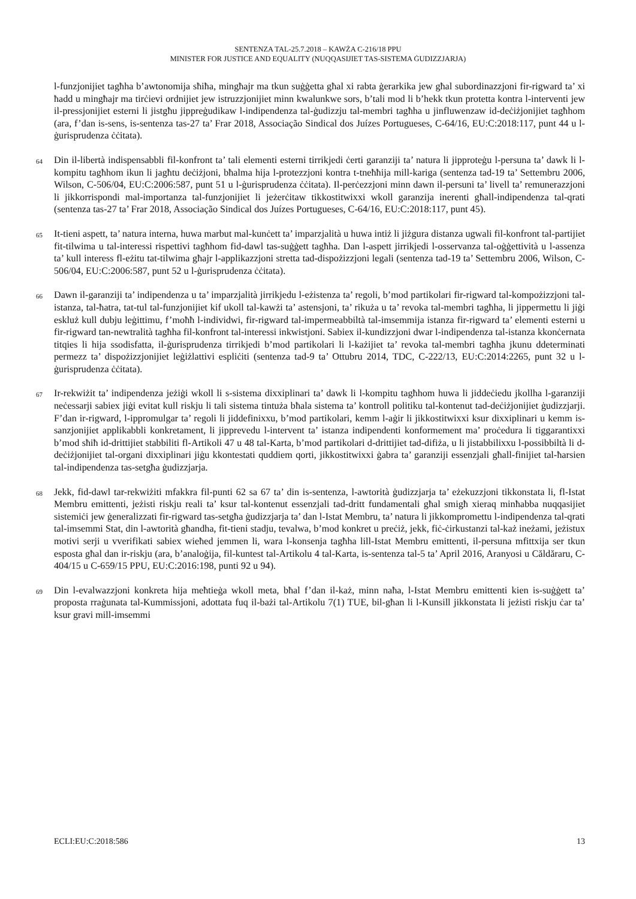SENTENZA TAL-25.7.2018 – KAWŻA C-216/18 PPU
MINISTER FOR JUSTICE AND EQUALITY (NUQQASIJIET TAS-SISTEMA ĠUDIZZJARJA)
l-funzjonijiet tagħha b’awtonomija sħiħa, mingħajr ma tkun suġġetta għal xi rabta ġerarkika jew għal subordinazzjoni fir-rigward ta’ xi ħadd u mingħajr ma tirċievi ordnijiet jew istruzzjonijiet minn kwalunkwe sors, b’tali mod li b’hekk tkun protetta kontra l-interventi jew il-pressjonijiet esterni li jistgħu jippreġudikaw l-indipendenza tal-ġudizzju tal-membri tagħha u jinfluwenzaw id-deċiżjonijiet tagħhom (ara, f’dan is-sens, is-sentenza tas-27 ta’ Frar 2018, Associação Sindical dos Juízes Portugueses, C-64/16, EU:C:2018:117, punt 44 u l-ġurisprudenza ċċitata).
64
Din il-libertà indispensabbli fil-konfront ta’ tali elementi esterni tirrikjedi ċerti garanziji ta’ natura li jipproteġu l-persuna ta’ dawk li l-kompitu tagħhom ikun li jagħtu deċiżjoni, bħalma hija l-protezzjoni kontra t-tneħħija mill-kariga (sentenza tad-19 ta’ Settembru 2006, Wilson, C-506/04, EU:C:2006:587, punt 51 u l-ġurisprudenza ċċitata). Il-perċezzjoni minn dawn il-persuni ta’ livell ta’ remunerazzjoni li jikkorrispondi mal-importanza tal-funzjonijiet li jeżerċitaw tikkostitwixxi wkoll garanzija inerenti għall-indipendenza tal-qrati (sentenza tas-27 ta’ Frar 2018, Associação Sindical dos Juízes Portugueses, C-64/16, EU:C:2018:117, punt 45).
65
It-tieni aspett, ta’ natura interna, huwa marbut mal-kunċett ta’ imparzjalità u huwa intiż li jiżgura distanza ugwali fil-konfront tal-partijiet fit-tilwima u tal-interessi rispettivi tagħhom fid-dawl tas-suġġett tagħha. Dan l-aspett jirrikjedi l-osservanza tal-oġġettività u l-assenza ta’ kull interess fl-eżitu tat-tilwima għajr l-applikazzjoni stretta tad-dispożizzjoni legali (sentenza tad-19 ta’ Settembru 2006, Wilson, C-506/04, EU:C:2006:587, punt 52 u l-ġurisprudenza ċċitata).
66
Dawn il-garanziji ta’ indipendenza u ta’ imparzjalità jirrikjedu l-eżistenza ta’ regoli, b’mod partikolari fir-rigward tal-kompożizzjoni tal-istanza, tal-ħatra, tat-tul tal-funzjonijiet kif ukoll tal-kawżi ta’ astensjoni, ta’ rikuża u ta’ revoka tal-membri tagħha, li jippermettu li jiġi eskluż kull dubju leġittimu, f’moħħ l-individwi, fir-rigward tal-impermeabbiltà tal-imsemmija istanza fir-rigward ta’ elementi esterni u fir-rigward tan-newtralità tagħha fil-konfront tal-interessi inkwistjoni. Sabiex il-kundizzjoni dwar l-indipendenza tal-istanza kkonċernata titqies li hija ssodisfatta, il-ġurisprudenza tirrikjedi b’mod partikolari li l-każijiet ta’ revoka tal-membri tagħha jkunu ddeterminati permezz ta’ dispożizzjonijiet leġiżlattivi espliċiti (sentenza tad-9 ta’ Ottubru 2014, TDC, C-222/13, EU:C:2014:2265, punt 32 u l-ġurisprudenza ċċitata).
67
Ir-rekwiżit ta’ indipendenza jeżiġi wkoll li s-sistema dixxiplinari ta’ dawk li l-kompitu tagħhom huwa li jiddeċiedu jkollha l-garanziji neċessarji sabiex jiġi evitat kull riskju li tali sistema tintuża bħala sistema ta’ kontroll politiku tal-kontenut tad-deċiżjonijiet ġudizzjarji. F’dan ir-rigward, l-ippromulgar ta’ regoli li jiddefinixxu, b’mod partikolari, kemm l-aġir li jikkostitwixxi ksur dixxiplinari u kemm is-sanzjonijiet applikabbli konkretament, li jipprevedu l-intervent ta’ istanza indipendenti konformement ma’ proċedura li tiggarantixxi b’mod sħiħ id-drittijiet stabbiliti fl-Artikoli 47 u 48 tal-Karta, b’mod partikolari d-drittijiet tad-difiża, u li jistabbilixxu l-possibbiltà li d-deċiżjonijiet tal-organi dixxiplinari jiġu kkontestati quddiem qorti, jikkostitwixxi ġabra ta’ garanziji essenzjali għall-finijiet tal-ħarsien tal-indipendenza tas-setgħa ġudizzjarja.
68
Jekk, fid-dawl tar-rekwiżiti mfakkra fil-punti 62 sa 67 ta’ din is-sentenza, l-awtorità ġudizzjarja ta’ eżekuzzjoni tikkonstata li, fl-Istat Membru emittenti, jeżisti riskju reali ta’ ksur tal-kontenut essenzjali tad-dritt fundamentali għal smigħ xieraq minħabba nuqqasijiet sistemiċi jew ġeneralizzati fir-rigward tas-setgħa ġudizzjarja ta’ dan l-Istat Membru, ta’ natura li jikkompromettu l-indipendenza tal-qrati tal-imsemmi Stat, din l-awtorità għandha, fit-tieni stadju, tevalwa, b’mod konkret u preċiż, jekk, fiċ-ċirkustanzi tal-każ ineżami, jeżistux motivi serji u vverifikati sabiex wieħed jemmen li, wara l-konsenja tagħha lill-Istat Membru emittenti, il-persuna mfittxija ser tkun esposta għal dan ir-riskju (ara, b’analoġija, fil-kuntest tal-Artikolu 4 tal-Karta, is-sentenza tal-5 ta’ April 2016, Aranyosi u Căldăraru, C-404/15 u C-659/15 PPU, EU:C:2016:198, punti 92 u 94).
69
Din l-evalwazzjoni konkreta hija meħtieġa wkoll meta, bħal f’dan il-każ, minn naħa, l-Istat Membru emittenti kien is-suġġett ta’ proposta rraġunata tal-Kummissjoni, adottata fuq il-bażi tal-Artikolu 7(1) TUE, bil-għan li l-Kunsill jikkonstata li jeżisti riskju ċar ta’ ksur gravi mill-imsemmi
ECLI:EU:C:2018:586 13